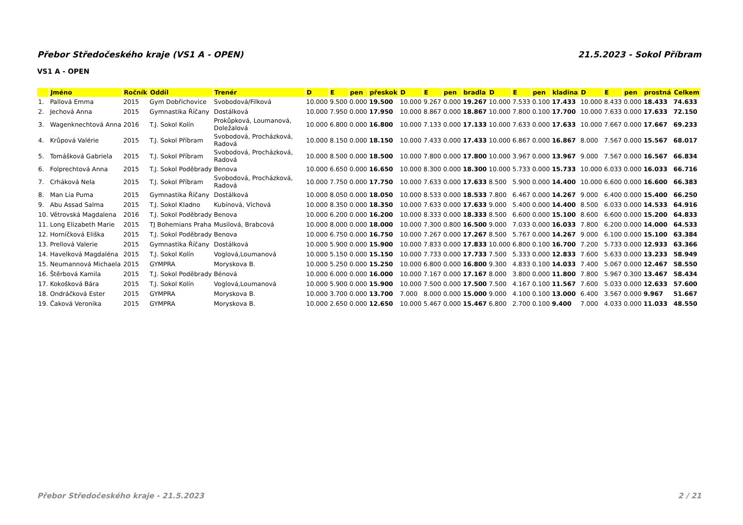Přebor Středočeského kraje (VS1 A - OPEN) 21.5.2023 - Sokol Příbram
VS1 A - OPEN
| | Jméno | Ročník | Oddíl | Trenér | D | E | pen | přeskok | D | E | pen | bradla | D | E | pen | kladina | D | E | pen | prostná | Celkem |
| --- | --- | --- | --- | --- | --- | --- | --- | --- | --- | --- | --- | --- | --- | --- | --- | --- | --- | --- | --- | --- | --- |
| 1. | Pallová Emma | 2015 | Gym Dobřichovice | Svobodová/Filková | 10.000 | 9.500 | 0.000 | 19.500 | 10.000 | 9.267 | 0.000 | 19.267 | 10.000 | 7.533 | 0.100 | 17.433 | 10.000 | 8.433 | 0.000 | 18.433 | 74.633 |
| 2. | Jechová Anna | 2015 | Gymnastika Říčany | Dostálková | 10.000 | 7.950 | 0.000 | 17.950 | 10.000 | 8.867 | 0.000 | 18.867 | 10.000 | 7.800 | 0.100 | 17.700 | 10.000 | 7.633 | 0.000 | 17.633 | 72.150 |
| 3. | Wagenknechtová Anna | 2016 | T.J. Sokol Kolín | Prokůpková, Loumanová, Doležalová | 10.000 | 6.800 | 0.000 | 16.800 | 10.000 | 7.133 | 0.000 | 17.133 | 10.000 | 7.633 | 0.000 | 17.633 | 10.000 | 7.667 | 0.000 | 17.667 | 69.233 |
| 4. | Krůpová Valérie | 2015 | T.J. Sokol Příbram | Svobodová, Procházková, Radová | 10.000 | 8.150 | 0.000 | 18.150 | 10.000 | 7.433 | 0.000 | 17.433 | 10.000 | 6.867 | 0.000 | 16.867 | 8.000 | 7.567 | 0.000 | 15.567 | 68.017 |
| 5. | Tomášková Gabriela | 2015 | T.J. Sokol Příbram | Svobodová, Procházková, Radová | 10.000 | 8.500 | 0.000 | 18.500 | 10.000 | 7.800 | 0.000 | 17.800 | 10.000 | 3.967 | 0.000 | 13.967 | 9.000 | 7.567 | 0.000 | 16.567 | 66.834 |
| 6. | Folprechtová Anna | 2015 | T.J. Sokol Poděbrady | Benova | 10.000 | 6.650 | 0.000 | 16.650 | 10.000 | 8.300 | 0.000 | 18.300 | 10.000 | 5.733 | 0.000 | 15.733 | 10.000 | 6.033 | 0.000 | 16.033 | 66.716 |
| 7. | Crháková Nela | 2015 | T.J. Sokol Příbram | Svobodová, Procházková, Radová | 10.000 | 7.750 | 0.000 | 17.750 | 10.000 | 7.633 | 0.000 | 17.633 | 8.500 | 5.900 | 0.000 | 14.400 | 10.000 | 6.600 | 0.000 | 16.600 | 66.383 |
| 8. | Man Lia Puma | 2015 | Gymnastika Říčany | Dostálková | 10.000 | 8.050 | 0.000 | 18.050 | 10.000 | 8.533 | 0.000 | 18.533 | 7.800 | 6.467 | 0.000 | 14.267 | 9.000 | 6.400 | 0.000 | 15.400 | 66.250 |
| 9. | Abu Assad Salma | 2015 | T.J. Sokol Kladno | Kubínová, Víchová | 10.000 | 8.350 | 0.000 | 18.350 | 10.000 | 7.633 | 0.000 | 17.633 | 9.000 | 5.400 | 0.000 | 14.400 | 8.500 | 6.033 | 0.000 | 14.533 | 64.916 |
| 10. | Větrovská Magdalena | 2016 | T.J. Sokol Poděbrady | Benova | 10.000 | 6.200 | 0.000 | 16.200 | 10.000 | 8.333 | 0.000 | 18.333 | 8.500 | 6.600 | 0.000 | 15.100 | 8.600 | 6.600 | 0.000 | 15.200 | 64.833 |
| 11. | Long Elizabeth Marie | 2015 | TJ Bohemians Praha | Musilová, Brabcová | 10.000 | 8.000 | 0.000 | 18.000 | 10.000 | 7.300 | 0.800 | 16.500 | 9.000 | 7.033 | 0.000 | 16.033 | 7.800 | 6.200 | 0.000 | 14.000 | 64.533 |
| 12. | Horníčková Eliška | 2015 | T.J. Sokol Poděbrady | Benova | 10.000 | 6.750 | 0.000 | 16.750 | 10.000 | 7.267 | 0.000 | 17.267 | 8.500 | 5.767 | 0.000 | 14.267 | 9.000 | 6.100 | 0.000 | 15.100 | 63.384 |
| 13. | Prellová Valerie | 2015 | Gymnastika Říčany | Dostálková | 10.000 | 5.900 | 0.000 | 15.900 | 10.000 | 7.833 | 0.000 | 17.833 | 10.000 | 6.800 | 0.100 | 16.700 | 7.200 | 5.733 | 0.000 | 12.933 | 63.366 |
| 14. | Havelková Magdaléna | 2015 | T.J. Sokol Kolín | Voglová,Loumanová | 10.000 | 5.150 | 0.000 | 15.150 | 10.000 | 7.733 | 0.000 | 17.733 | 7.500 | 5.333 | 0.000 | 12.833 | 7.600 | 5.633 | 0.000 | 13.233 | 58.949 |
| 15. | Neumannová Michaela | 2015 | GYMPRA | Moryskova B. | 10.000 | 5.250 | 0.000 | 15.250 | 10.000 | 6.800 | 0.000 | 16.800 | 9.300 | 4.833 | 0.100 | 14.033 | 7.400 | 5.067 | 0.000 | 12.467 | 58.550 |
| 16. | Štěrbová Kamila | 2015 | T.J. Sokol Poděbrady | Bénová | 10.000 | 6.000 | 0.000 | 16.000 | 10.000 | 7.167 | 0.000 | 17.167 | 8.000 | 3.800 | 0.000 | 11.800 | 7.800 | 5.967 | 0.300 | 13.467 | 58.434 |
| 17. | Kokošková Bára | 2015 | T.J. Sokol Kolín | Voglová,Loumanová | 10.000 | 5.900 | 0.000 | 15.900 | 10.000 | 7.500 | 0.000 | 17.500 | 7.500 | 4.167 | 0.100 | 11.567 | 7.600 | 5.033 | 0.000 | 12.633 | 57.600 |
| 18. | Ondráčková Ester | 2015 | GYMPRA | Moryskova B. | 10.000 | 3.700 | 0.000 | 13.700 | 7.000 | 8.000 | 0.000 | 15.000 | 9.000 | 4.100 | 0.100 | 13.000 | 6.400 | 3.567 | 0.000 | 9.967 | 51.667 |
| 19. | Čaková Veronika | 2015 | GYMPRA | Moryskova B. | 10.000 | 2.650 | 0.000 | 12.650 | 10.000 | 5.467 | 0.000 | 15.467 | 6.800 | 2.700 | 0.100 | 9.400 | 7.000 | 4.033 | 0.000 | 11.033 | 48.550 |
Přebor Středočeského kraje - 21.5.2023 2 / 21